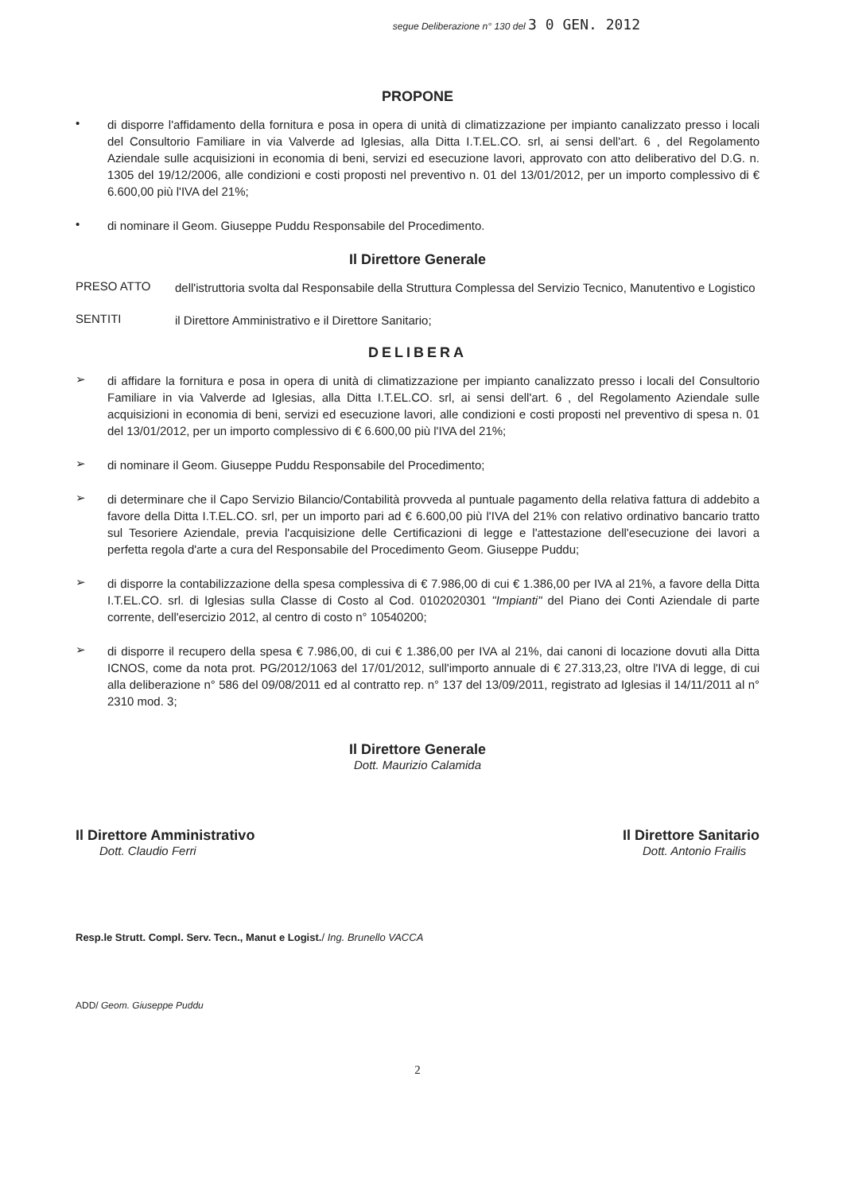segue Deliberazione n° 130 del 3 0 GEN. 2012
PROPONE
•
di disporre l'affidamento della fornitura e posa in opera di unità di climatizzazione per impianto canalizzato presso i locali del Consultorio Familiare in via Valverde ad Iglesias, alla Ditta I.T.EL.CO. srl, ai sensi dell'art. 6 , del Regolamento Aziendale sulle acquisizioni in economia di beni, servizi ed esecuzione lavori, approvato con atto deliberativo del D.G. n. 1305 del 19/12/2006, alle condizioni e costi proposti nel preventivo n. 01 del 13/01/2012, per un importo complessivo di € 6.600,00 più l'IVA del 21%;
•
di nominare il Geom. Giuseppe Puddu Responsabile del Procedimento.
Il Direttore Generale
PRESO ATTO
dell'istruttoria svolta dal Responsabile della Struttura Complessa del Servizio Tecnico, Manutentivo e Logistico
SENTITI
il Direttore Amministrativo e il Direttore Sanitario;
DELIBERA
➢
di affidare la fornitura e posa in opera di unità di climatizzazione per impianto canalizzato presso i locali del Consultorio Familiare in via Valverde ad Iglesias, alla Ditta I.T.EL.CO. srl, ai sensi dell'art. 6 , del Regolamento Aziendale sulle acquisizioni in economia di beni, servizi ed esecuzione lavori, alle condizioni e costi proposti nel preventivo di spesa n. 01 del 13/01/2012, per un importo complessivo di € 6.600,00 più l'IVA del 21%;
➢
di nominare il Geom. Giuseppe Puddu Responsabile del Procedimento;
➢
di determinare che il Capo Servizio Bilancio/Contabilità provveda al puntuale pagamento della relativa fattura di addebito a favore della Ditta I.T.EL.CO. srl, per un importo pari ad € 6.600,00 più l'IVA del 21% con relativo ordinativo bancario tratto sul Tesoriere Aziendale, previa l'acquisizione delle Certificazioni di legge e l'attestazione dell'esecuzione dei lavori a perfetta regola d'arte a cura del Responsabile del Procedimento Geom. Giuseppe Puddu;
➢
di disporre la contabilizzazione della spesa complessiva di € 7.986,00 di cui € 1.386,00 per IVA al 21%, a favore della Ditta I.T.EL.CO. srl. di Iglesias sulla Classe di Costo al Cod. 0102020301 "Impianti" del Piano dei Conti Aziendale di parte corrente, dell'esercizio 2012, al centro di costo n° 10540200;
➢
di disporre il recupero della spesa € 7.986,00, di cui € 1.386,00 per IVA al 21%, dai canoni di locazione dovuti alla Ditta ICNOS, come da nota prot. PG/2012/1063 del 17/01/2012, sull'importo annuale di € 27.313,23, oltre l'IVA di legge, di cui alla deliberazione n° 586 del 09/08/2011 ed al contratto rep. n° 137 del 13/09/2011, registrato ad Iglesias il 14/11/2011 al n° 2310 mod. 3;
Il Direttore Generale
Dott. Maurizio Calamida
Il Direttore Amministrativo
Dott. Claudio Ferri
Il Direttore Sanitario
Dott. Antonio Frailis
Resp.le Strutt. Compl. Serv. Tecn., Manut e Logist./ Ing. Brunello VACCA
ADD/ Geom. Giuseppe Puddu
2